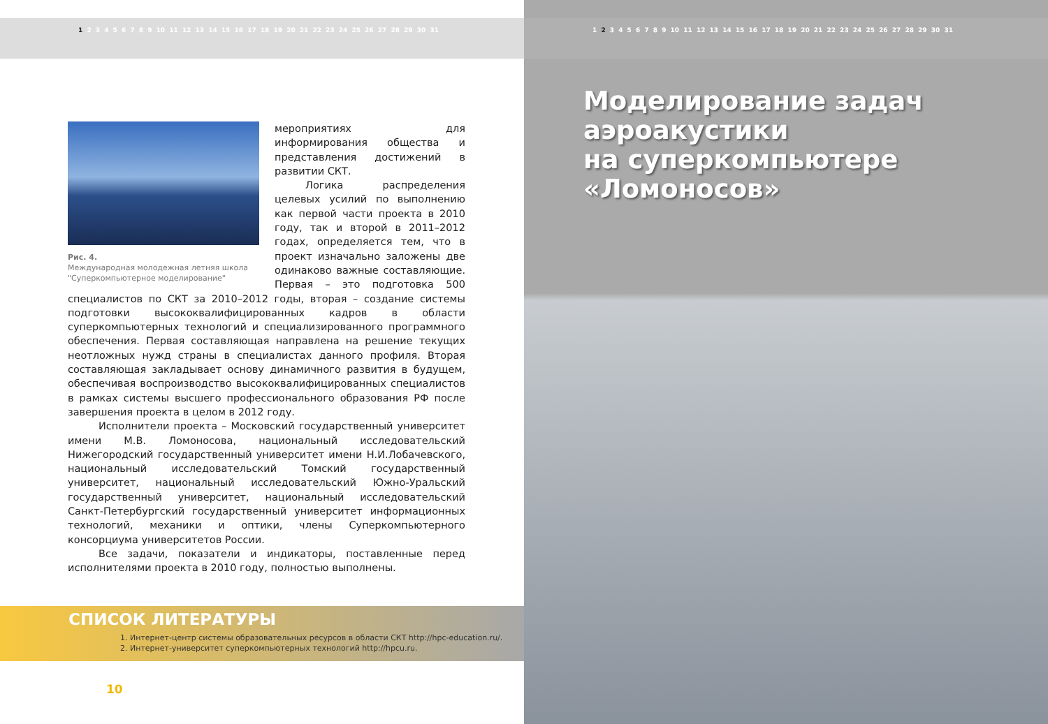1 2 3 4 5 6 7 8 9 10 11 12 13 14 15 16 17 18 19 20 21 22 23 24 25 26 27 28 29 30 31
Рис. 4.
Международная молодежная летняя школа "Суперкомпьютерное моделирование"
мероприятиях для информирования общества и представления достижений в развитии СКТ.
Логика распределения целевых усилий по выполнению как первой части проекта в 2010 году, так и второй в 2011–2012 годах, определяется тем, что в проект изначально заложены две одинаково важные составляющие. Первая – это подготовка 500 специалистов по СКТ за 2010–2012 годы, вторая – создание системы подготовки высококвалифицированных кадров в области суперкомпьютерных технологий и специализированного программного обеспечения. Первая составляющая направлена на решение текущих неотложных нужд страны в специалистах данного профиля. Вторая составляющая закладывает основу динамичного развития в будущем, обеспечивая воспроизводство высококвалифицированных специалистов в рамках системы высшего профессионального образования РФ после завершения проекта в целом в 2012 году.
Исполнители проекта – Московский государственный университет имени М.В. Ломоносова, национальный исследовательский Нижегородский государственный университет имени Н.И.Лобачевского, национальный исследовательский Томский государственный университет, национальный исследовательский Южно-Уральский государственный университет, национальный исследовательский Санкт-Петербургский государственный университет информационных технологий, механики и оптики, члены Суперкомпьютерного консорциума университетов России.
Все задачи, показатели и индикаторы, поставленные перед исполнителями проекта в 2010 году, полностью выполнены.
СПИСОК ЛИТЕРАТУРЫ
1. Интернет-центр системы образовательных ресурсов в области СКТ http://hpc-education.ru/.
2. Интернет-университет суперкомпьютерных технологий http://hpcu.ru.
10
1 2 3 4 5 6 7 8 9 10 11 12 13 14 15 16 17 18 19 20 21 22 23 24 25 26 27 28 29 30 31
Моделирование задач аэроакустики
на суперкомпьютере «Ломоносов»